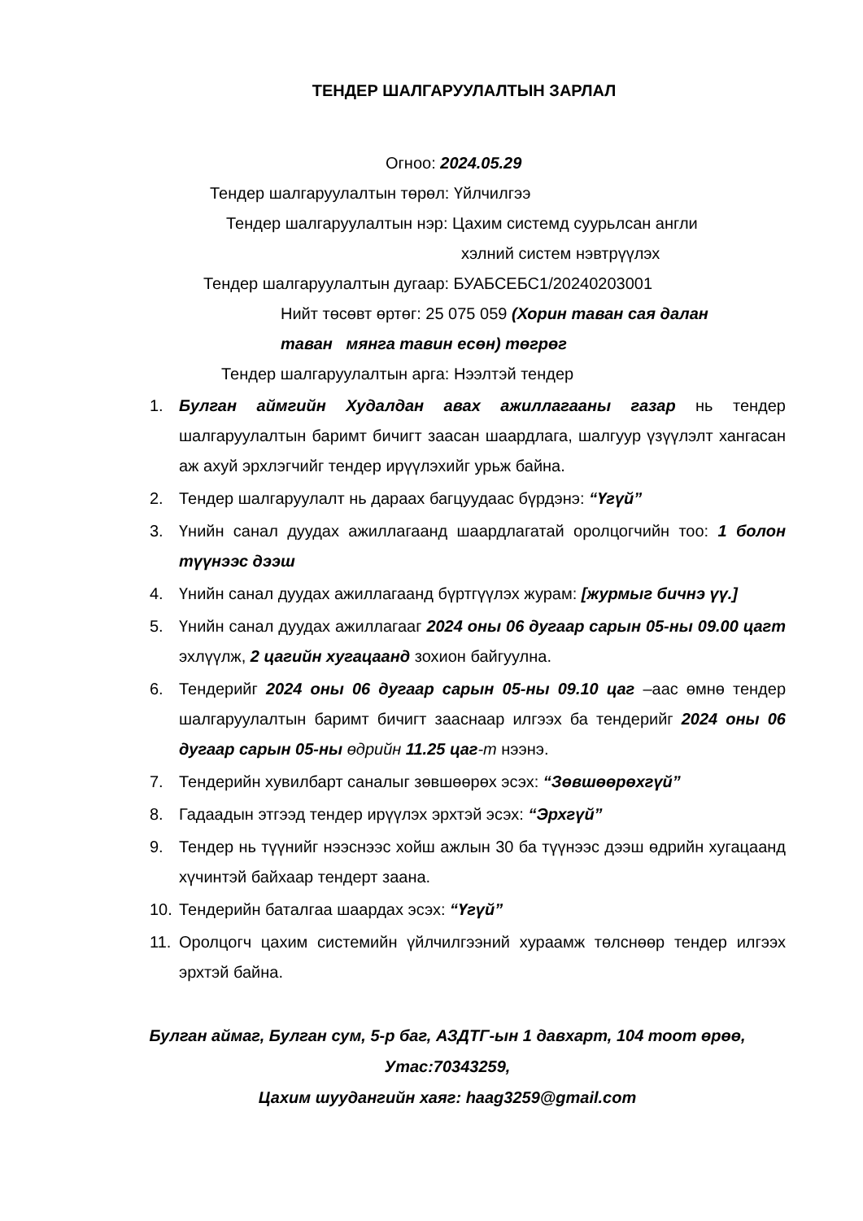ТЕНДЕР ШАЛГАРУУЛАЛТЫН ЗАРЛАЛ
Огноо: 2024.05.29
Тендер шалгаруулалтын төрөл: Үйлчилгээ
Тендер шалгаруулалтын нэр: Цахим системд суурьлсан англи
хэлний систем нэвтрүүлэх
Тендер шалгаруулалтын дугаар: БУАБСЕБС1/20240203001
Нийт төсөвт өртөг: 25 075 059 (Хорин таван сая далан
таван мянга тавин есөн) төгрөг
Тендер шалгаруулалтын арга: Нээлтэй тендер
1. Булган аймгийн Худалдан авах ажиллагааны газар нь тендер шалгаруулалтын баримт бичигт заасан шаардлага, шалгуур үзүүлэлт хангасан аж ахуй эрхлэгчийг тендер ирүүлэхийг урьж байна.
2. Тендер шалгаруулалт нь дараах багцуудаас бүрдэнэ: “Үгүй”
3. Үнийн санал дуудах ажиллагаанд шаардлагатай оролцогчийн тоо: 1 болон түүнээс дээш
4. Үнийн санал дуудах ажиллагаанд бүртгүүлэх журам: [журмыг бичнэ үү.]
5. Үнийн санал дуудах ажиллагааг 2024 оны 06 дугаар сарын 05-ны 09.00 цагт эхлүүлж, 2 цагийн хугацаанд зохион байгуулна.
6. Тендерийг 2024 оны 06 дугаар сарын 05-ны 09.10 цаг –аас өмнө тендер шалгаруулалтын баримт бичигт зааснаар илгээх ба тендерийг 2024 оны 06 дугаар сарын 05-ны өдрийн 11.25 цаг-т нээнэ.
7. Тендерийн хувилбарт саналыг зөвшөөрөх эсэх: “Зөвшөөрөхгүй”
8. Гадаадын этгээд тендер ирүүлэх эрхтэй эсэх: “Эрхгүй”
9. Тендер нь түүнийг нээснээс хойш ажлын 30 ба түүнээс дээш өдрийн хугацаанд хүчинтэй байхаар тендерт заана.
10. Тендерийн баталгаа шаардах эсэх: “Үгүй”
11. Оролцогч цахим системийн үйлчилгээний хураамж төлснөөр тендер илгээх эрхтэй байна.
Булган аймаг, Булган сум, 5-р баг, АЗДТГ-ын 1 давхарт, 104 тоот өрөө,
Утас:70343259,
Цахим шуудангийн хаяг: haag3259@gmail.com